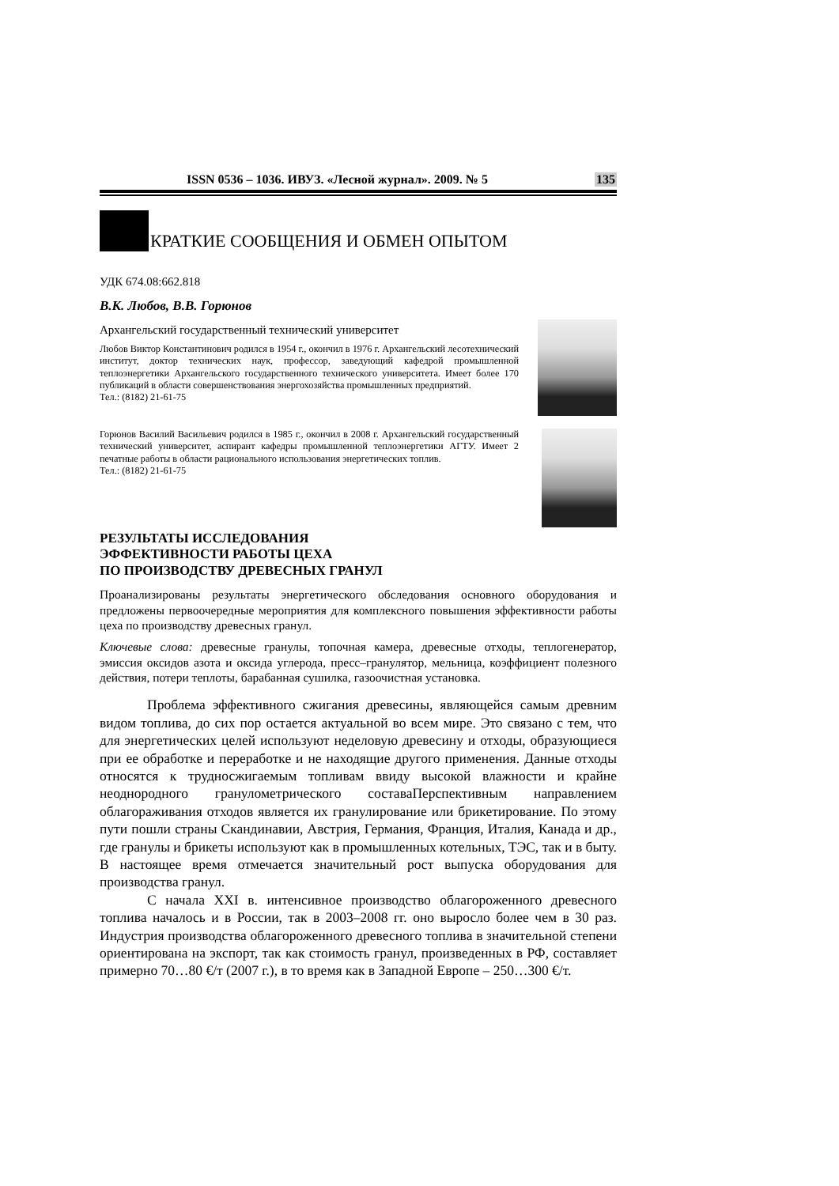ISSN 0536 – 1036. ИВУЗ. «Лесной журнал». 2009. № 5 135
КРАТКИЕ СООБЩЕНИЯ И ОБМЕН ОПЫТОМ
УДК 674.08:662.818
В.К. Любов, В.В. Горюнов
Архангельский государственный технический университет
Любов Виктор Константинович родился в 1954 г., окончил в 1976 г. Архангельский лесотехнический институт, доктор технических наук, профессор, заведующий кафедрой промышленной теплоэнергетики Архангельского государственного технического университета. Имеет более 170 публикаций в области совершенствования энергохозяйства промышленных предприятий.
Тел.: (8182) 21-61-75
Горюнов Василий Васильевич родился в 1985 г., окончил в 2008 г. Архангельский государственный технический университет, аспирант кафедры промышленной теплоэнергетики АГТУ. Имеет 2 печатные работы в области рационального использования энергетических топлив.
Тел.: (8182) 21-61-75
РЕЗУЛЬТАТЫ ИССЛЕДОВАНИЯ
ЭФФЕКТИВНОСТИ РАБОТЫ ЦЕХА
ПО ПРОИЗВОДСТВУ ДРЕВЕСНЫХ ГРАНУЛ
Проанализированы результаты энергетического обследования основного оборудования и предложены первоочередные мероприятия для комплексного повышения эффективности работы цеха по производству древесных гранул.
Ключевые слова: древесные гранулы, топочная камера, древесные отходы, теплогенератор, эмиссия оксидов азота и оксида углерода, пресс–гранулятор, мельница, коэффициент полезного действия, потери теплоты, барабанная сушилка, газоочистная установка.
Проблема эффективного сжигания древесины, являющейся самым древним видом топлива, до сих пор остается актуальной во всем мире. Это связано с тем, что для энергетических целей используют неделовую древесину и отходы, образующиеся при ее обработке и переработке и не находящие другого применения. Данные отходы относятся к трудносжигаемым топливам ввиду высокой влажности и крайне неоднородного гранулометрического составаПерспективным направлением облагораживания отходов является их гранулирование или брикетирование. По этому пути пошли страны Скандинавии, Австрия, Германия, Франция, Италия, Канада и др., где гранулы и брикеты используют как в промышленных котельных, ТЭС, так и в быту. В настоящее время отмечается значительный рост выпуска оборудования для производства гранул.
С начала XXI в. интенсивное производство облагороженного древесного топлива началось и в России, так в 2003–2008 гг. оно выросло более чем в 30 раз. Индустрия производства облагороженного древесного топлива в значительной степени ориентирована на экспорт, так как стоимость гранул, произведенных в РФ, составляет примерно 70…80 €/т (2007 г.), в то время как в Западной Европе – 250…300 €/т.